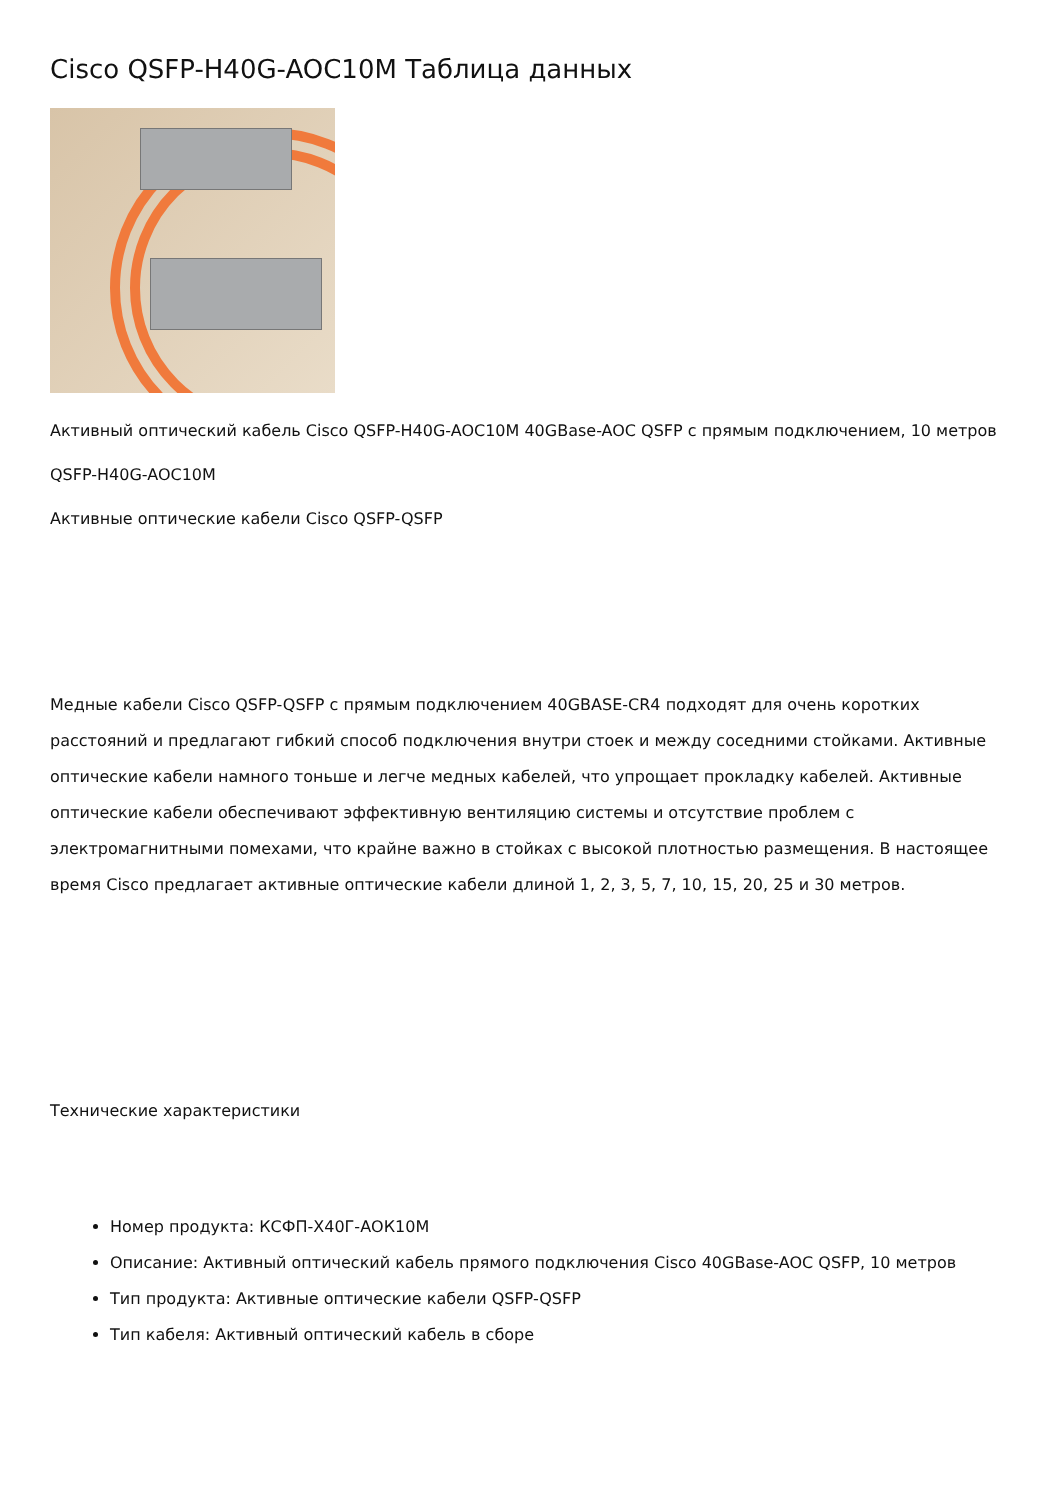Cisco QSFP-H40G-AOC10M Таблица данных
Активный оптический кабель Cisco QSFP-H40G-AOC10M 40GBase-AOC QSFP с прямым подключением, 10 метров
QSFP-H40G-AOC10M
Активные оптические кабели Cisco QSFP-QSFP
Медные кабели Cisco QSFP-QSFP с прямым подключением 40GBASE-CR4 подходят для очень коротких расстояний и предлагают гибкий способ подключения внутри стоек и между соседними стойками. Активные оптические кабели намного тоньше и легче медных кабелей, что упрощает прокладку кабелей. Активные оптические кабели обеспечивают эффективную вентиляцию системы и отсутствие проблем с электромагнитными помехами, что крайне важно в стойках с высокой плотностью размещения. В настоящее время Cisco предлагает активные оптические кабели длиной 1, 2, 3, 5, 7, 10, 15, 20, 25 и 30 метров.
Технические характеристики
Номер продукта: КСФП-Х40Г-АОК10М
Описание: Активный оптический кабель прямого подключения Cisco 40GBase-AOC QSFP, 10 метров
Тип продукта: Активные оптические кабели QSFP-QSFP
Тип кабеля: Активный оптический кабель в сборе